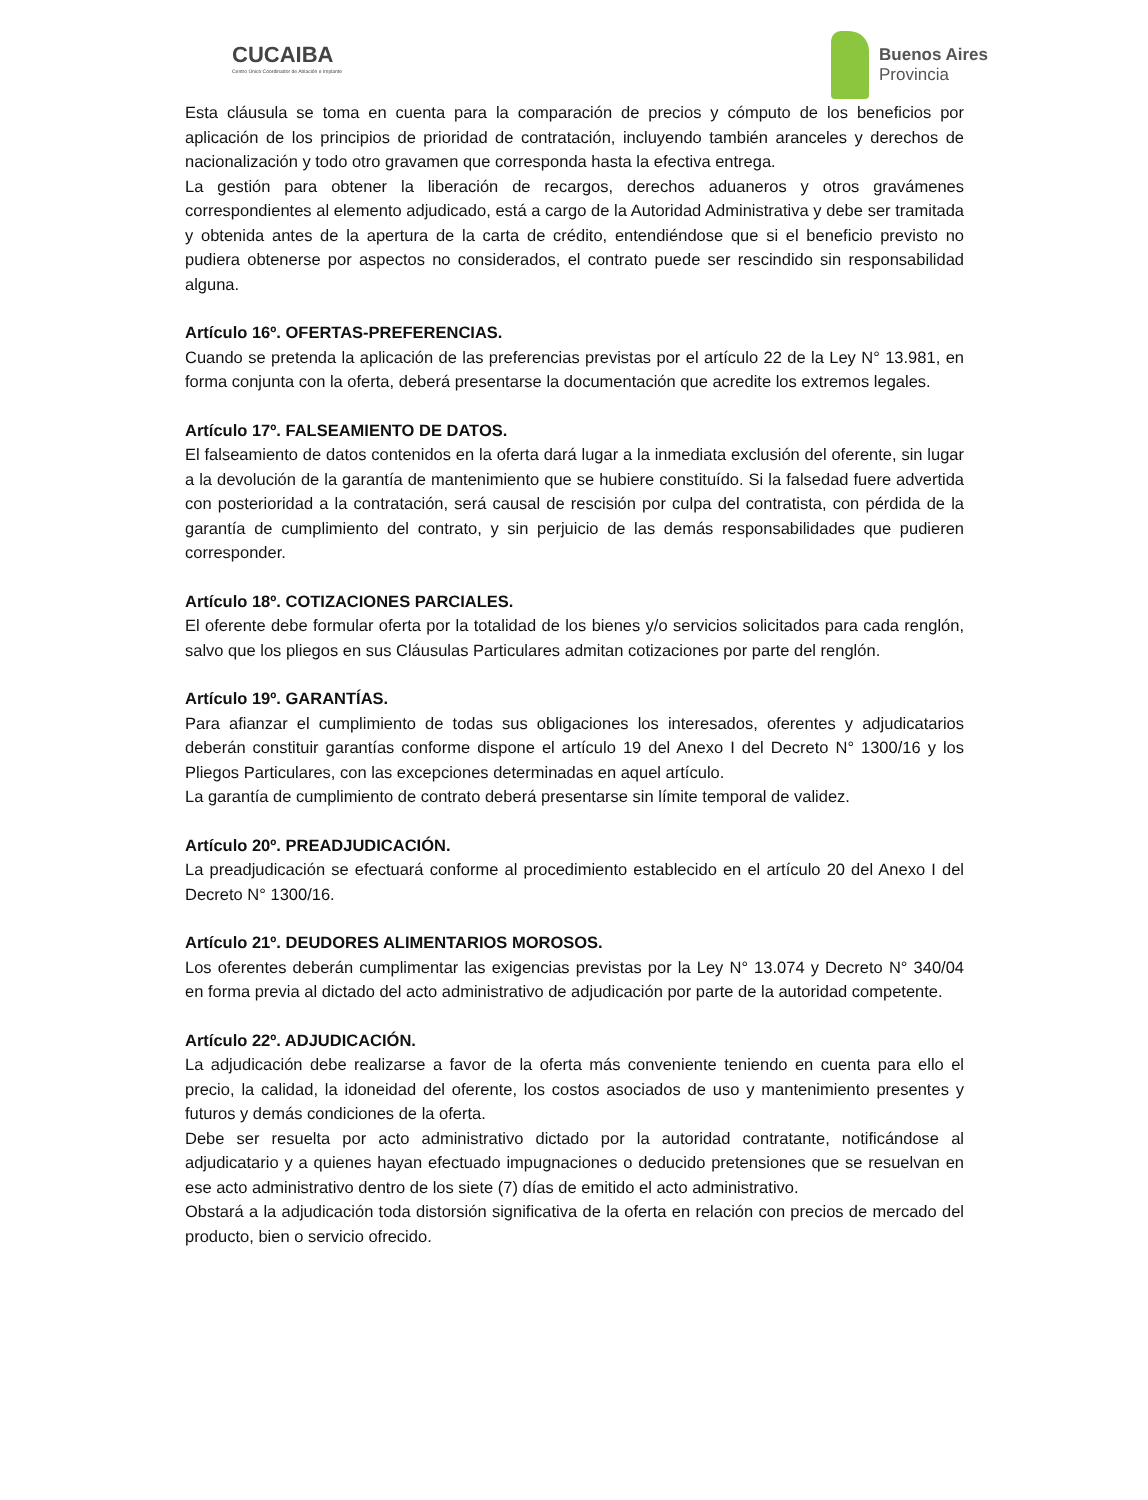CUCAIBA
Centro Único Coordinador de Ablación e Implante
Buenos Aires
Provincia
Esta cláusula se toma en cuenta para la comparación de precios y cómputo de los beneficios por aplicación de los principios de prioridad de contratación, incluyendo también aranceles y derechos de nacionalización y todo otro gravamen que corresponda hasta la efectiva entrega.
La gestión para obtener la liberación de recargos, derechos aduaneros y otros gravámenes correspondientes al elemento adjudicado, está a cargo de la Autoridad Administrativa y debe ser tramitada y obtenida antes de la apertura de la carta de crédito, entendiéndose que si el beneficio previsto no pudiera obtenerse por aspectos no considerados, el contrato puede ser rescindido sin responsabilidad alguna.
Artículo 16º. OFERTAS-PREFERENCIAS.
Cuando se pretenda la aplicación de las preferencias previstas por el artículo 22 de la Ley N° 13.981, en forma conjunta con la oferta, deberá presentarse la documentación que acredite los extremos legales.
Artículo 17º. FALSEAMIENTO DE DATOS.
El falseamiento de datos contenidos en la oferta dará lugar a la inmediata exclusión del oferente, sin lugar a la devolución de la garantía de mantenimiento que se hubiere constituído. Si la falsedad fuere advertida con posterioridad a la contratación, será causal de rescisión por culpa del contratista, con pérdida de la garantía de cumplimiento del contrato, y sin perjuicio de las demás responsabilidades que pudieren corresponder.
Artículo 18º. COTIZACIONES PARCIALES.
El oferente debe formular oferta por la totalidad de los bienes y/o servicios solicitados para cada renglón, salvo que los pliegos en sus Cláusulas Particulares admitan cotizaciones por parte del renglón.
Artículo 19º. GARANTÍAS.
Para afianzar el cumplimiento de todas sus obligaciones los interesados, oferentes y adjudicatarios deberán constituir garantías conforme dispone el artículo 19 del Anexo I del Decreto N° 1300/16 y los Pliegos Particulares, con las excepciones determinadas en aquel artículo.
La garantía de cumplimiento de contrato deberá presentarse sin límite temporal de validez.
Artículo 20º. PREADJUDICACIÓN.
La preadjudicación se efectuará conforme al procedimiento establecido en el artículo 20 del Anexo I del Decreto N° 1300/16.
Artículo 21º. DEUDORES ALIMENTARIOS MOROSOS.
Los oferentes deberán cumplimentar las exigencias previstas por la Ley N° 13.074 y Decreto N° 340/04 en forma previa al dictado del acto administrativo de adjudicación por parte de la autoridad competente.
Artículo 22º. ADJUDICACIÓN.
La adjudicación debe realizarse a favor de la oferta más conveniente teniendo en cuenta para ello el precio, la calidad, la idoneidad del oferente, los costos asociados de uso y mantenimiento presentes y futuros y demás condiciones de la oferta.
Debe ser resuelta por acto administrativo dictado por la autoridad contratante, notificándose al adjudicatario y a quienes hayan efectuado impugnaciones o deducido pretensiones que se resuelvan en ese acto administrativo dentro de los siete (7) días de emitido el acto administrativo.
Obstará a la adjudicación toda distorsión significativa de la oferta en relación con precios de mercado del producto, bien o servicio ofrecido.